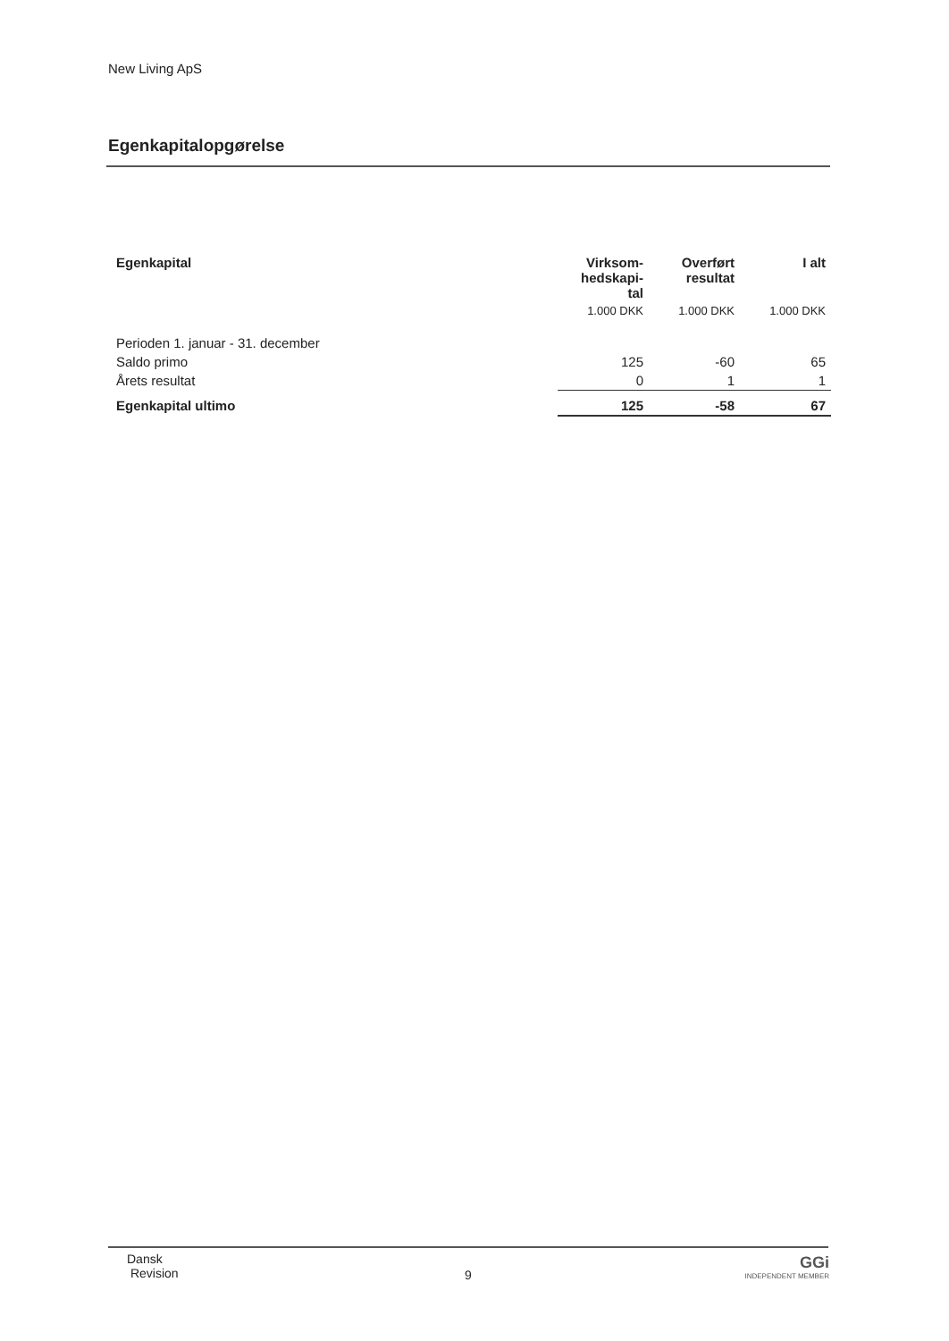New Living ApS
Egenkapitalopgørelse
| Egenkapital | Virksom- hedskapi- tal | Overført resultat | I alt |
| --- | --- | --- | --- |
| | 1.000 DKK | 1.000 DKK | 1.000 DKK |
| Perioden 1. januar - 31. december | | | |
| Saldo primo | 125 | -60 | 65 |
| Årets resultat | 0 | 1 | 1 |
| Egenkapital ultimo | 125 | -58 | 67 |
Dansk
Revision
9
GGi
INDEPENDENT MEMBER